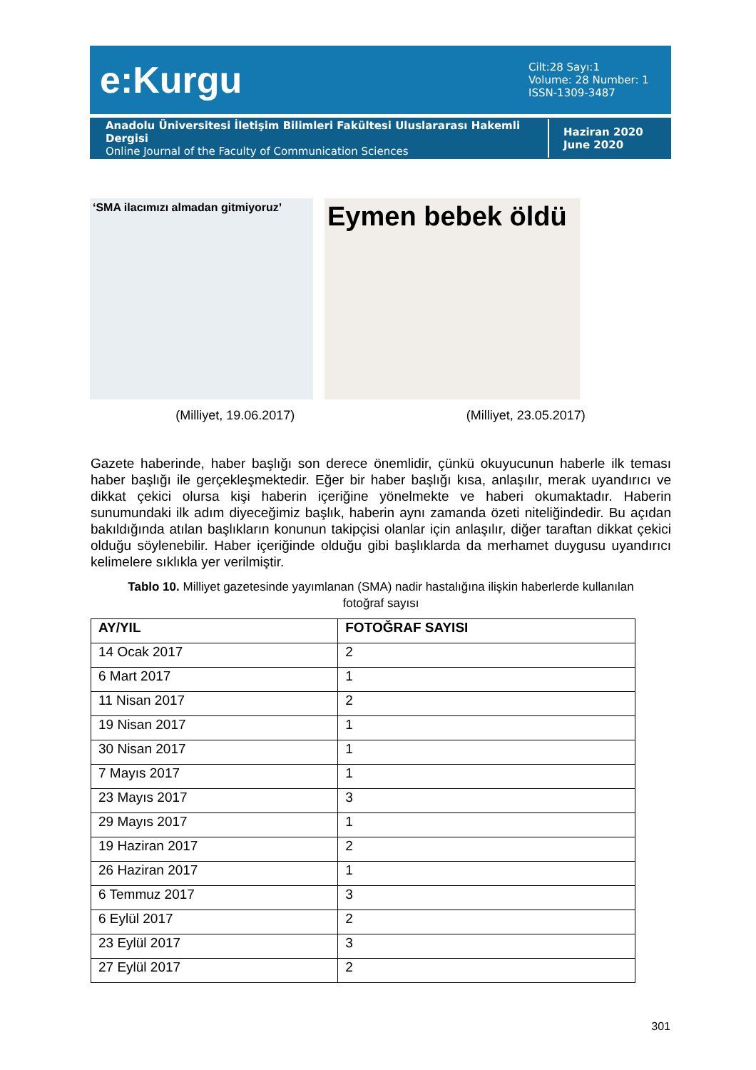e:Kurgu
Cilt:28 Sayı:1
Volume: 28 Number: 1
ISSN-1309-3487
Anadolu Üniversitesi İletişim Bilimleri Fakültesi Uluslararası Hakemli Dergisi
Online Journal of the Faculty of Communication Sciences
Haziran 2020
June 2020
‘SMA ilacımızı almadan gitmiyoruz’
Eymen bebek öldü
(Milliyet, 19.06.2017) (Milliyet, 23.05.2017)
Gazete haberinde, haber başlığı son derece önemlidir, çünkü okuyucunun haberle ilk teması haber başlığı ile gerçekleşmektedir. Eğer bir haber başlığı kısa, anlaşılır, merak uyandırıcı ve dikkat çekici olursa kişi haberin içeriğine yönelmekte ve haberi okumaktadır. Haberin sunumundaki ilk adım diyeceğimiz başlık, haberin aynı zamanda özeti niteliğindedir. Bu açıdan bakıldığında atılan başlıkların konunun takipçisi olanlar için anlaşılır, diğer taraftan dikkat çekici olduğu söylenebilir. Haber içeriğinde olduğu gibi başlıklarda da merhamet duygusu uyandırıcı kelimelere sıklıkla yer verilmiştir.
Tablo 10. Milliyet gazetesinde yayımlanan (SMA) nadir hastalığına ilişkin haberlerde kullanılan fotoğraf sayısı
| AY/YIL | FOTOĞRAF SAYISI |
| --- | --- |
| 14 Ocak 2017 | 2 |
| 6 Mart 2017 | 1 |
| 11 Nisan 2017 | 2 |
| 19 Nisan 2017 | 1 |
| 30 Nisan 2017 | 1 |
| 7 Mayıs 2017 | 1 |
| 23 Mayıs 2017 | 3 |
| 29 Mayıs 2017 | 1 |
| 19 Haziran 2017 | 2 |
| 26 Haziran 2017 | 1 |
| 6 Temmuz 2017 | 3 |
| 6 Eylül 2017 | 2 |
| 23 Eylül 2017 | 3 |
| 27 Eylül 2017 | 2 |
301